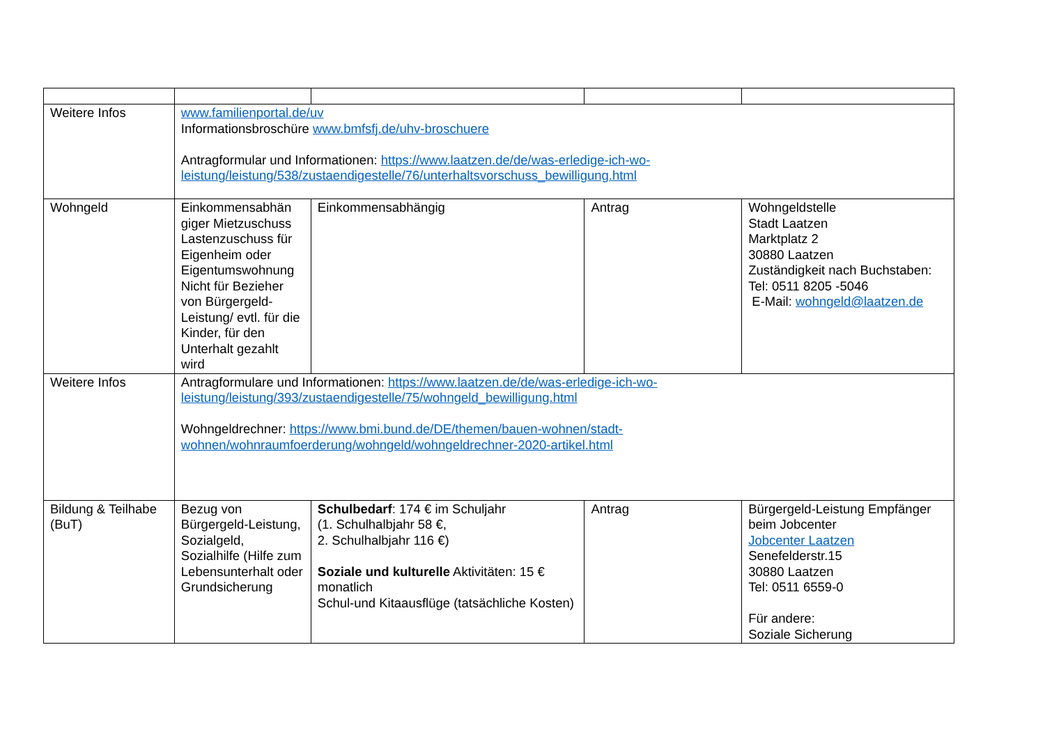| Weitere Infos | www.familienportal.de/uv Informationsbroschüre www.bmfsfj.de/uhv-broschuere Antragformular und Informationen: https://www.laatzen.de/de/was-erledige-ich-wo-leistung/leistung/538/zustaendigestelle/76/unterhaltsvorschuss_bewilligung.html | | | |
| Wohngeld | Einkommensabhän giger Mietzuschuss Lastenzuschuss für Eigenheim oder Eigentumswohnung Nicht für Bezieher von Bürgergeld-Leistung/ evtl. für die Kinder, für den Unterhalt gezahlt wird | Einkommensabhängig | Antrag | Wohngeldstelle Stadt Laatzen Marktplatz 2 30880 Laatzen Zuständigkeit nach Buchstaben: Tel: 0511 8205 -5046 E-Mail: wohngeld@laatzen.de |
| Weitere Infos | Antragformulare und Informationen: https://www.laatzen.de/de/was-erledige-ich-wo-leistung/leistung/393/zustaendigestelle/75/wohngeld_bewilligung.html Wohngeldrechner: https://www.bmi.bund.de/DE/themen/bauen-wohnen/stadt-wohnen/wohnraumfoerderung/wohngeld/wohngeldrechner-2020-artikel.html | | | |
| Bildung & Teilhabe (BuT) | Bezug von Bürgergeld-Leistung, Sozialgeld, Sozialhilfe (Hilfe zum Lebensunterhalt oder Grundsicherung | Schulbedarf : 174 € im Schuljahr (1. Schulhalbjahr 58 €, 2. Schulhalbjahr 116 €) Soziale und kulturelle Aktivitäten: 15 € monatlich Schul-und Kitaausflüge (tatsächliche Kosten) | Antrag | Bürgergeld-Leistung Empfänger beim Jobcenter Jobcenter Laatzen Senefelderstr.15 30880 Laatzen Tel: 0511 6559-0 Für andere: Soziale Sicherung |